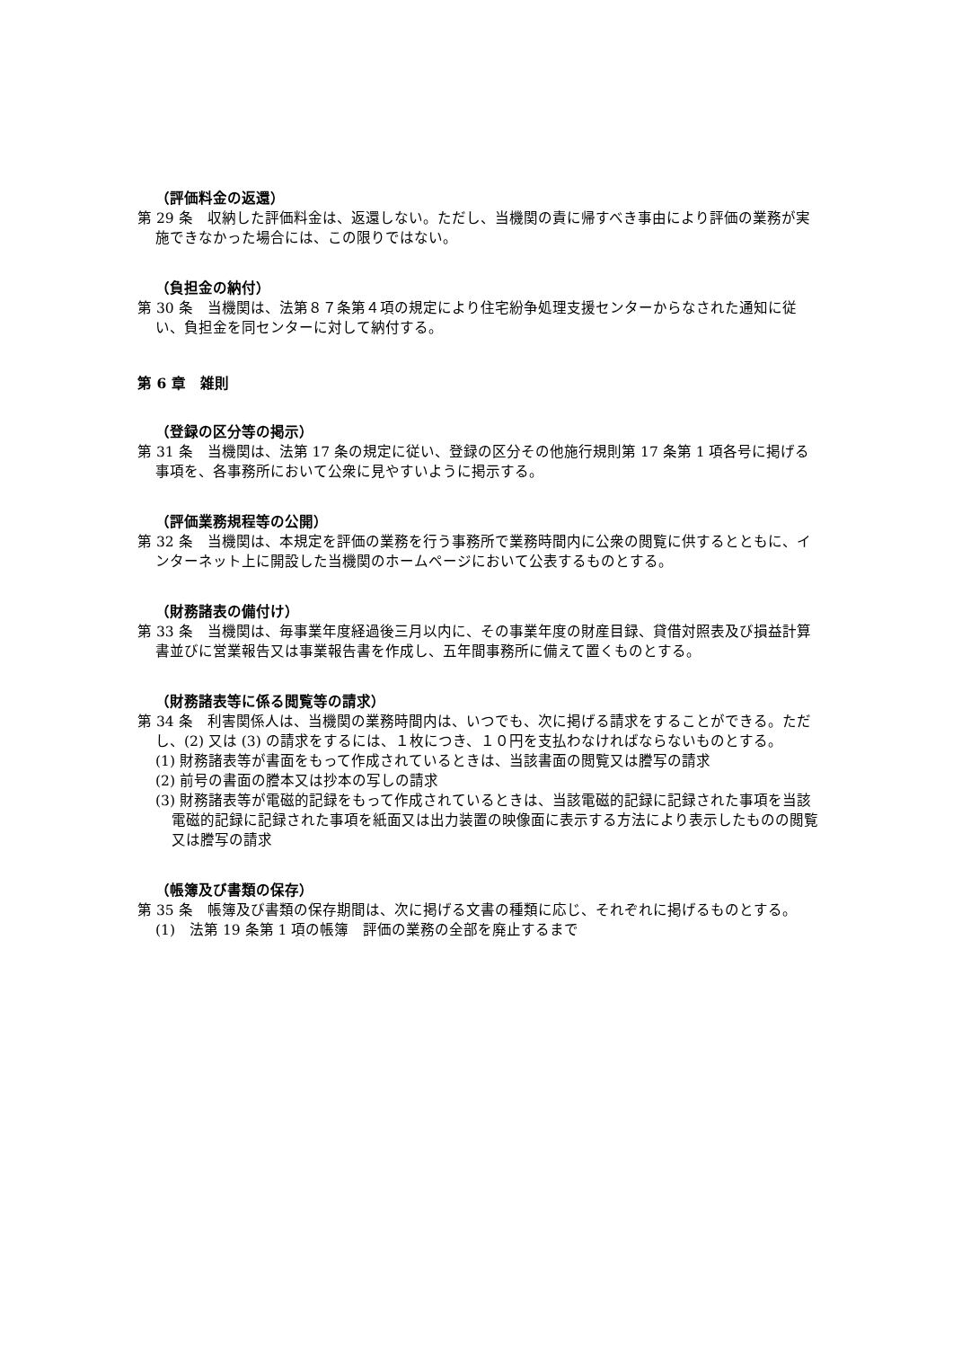（評価料金の返還）
第 29 条　収納した評価料金は、返還しない。ただし、当機関の責に帰すべき事由により評価の業務が実施できなかった場合には、この限りではない。
（負担金の納付）
第 30 条　当機関は、法第８７条第４項の規定により住宅紛争処理支援センターからなされた通知に従い、負担金を同センターに対して納付する。
第 6 章　雑則
（登録の区分等の掲示）
第 31 条　当機関は、法第 17 条の規定に従い、登録の区分その他施行規則第 17 条第 1 項各号に掲げる事項を、各事務所において公衆に見やすいように掲示する。
（評価業務規程等の公開）
第 32 条　当機関は、本規定を評価の業務を行う事務所で業務時間内に公衆の閲覧に供するとともに、インターネット上に開設した当機関のホームページにおいて公表するものとする。
（財務諸表の備付け）
第 33 条　当機関は、毎事業年度経過後三月以内に、その事業年度の財産目録、貸借対照表及び損益計算書並びに営業報告又は事業報告書を作成し、五年間事務所に備えて置くものとする。
（財務諸表等に係る閲覧等の請求）
第 34 条　利害関係人は、当機関の業務時間内は、いつでも、次に掲げる請求をすることができる。ただし、(2) 又は (3) の請求をするには、１枚につき、１０円を支払わなければならないものとする。
(1) 財務諸表等が書面をもって作成されているときは、当該書面の閲覧又は謄写の請求
(2) 前号の書面の謄本又は抄本の写しの請求
(3) 財務諸表等が電磁的記録をもって作成されているときは、当該電磁的記録に記録された事項を当該電磁的記録に記録された事項を紙面又は出力装置の映像面に表示する方法により表示したものの閲覧又は謄写の請求
（帳簿及び書類の保存）
第 35 条　帳簿及び書類の保存期間は、次に掲げる文書の種類に応じ、それぞれに掲げるものとする。
(1)　法第 19 条第 1 項の帳簿　評価の業務の全部を廃止するまで